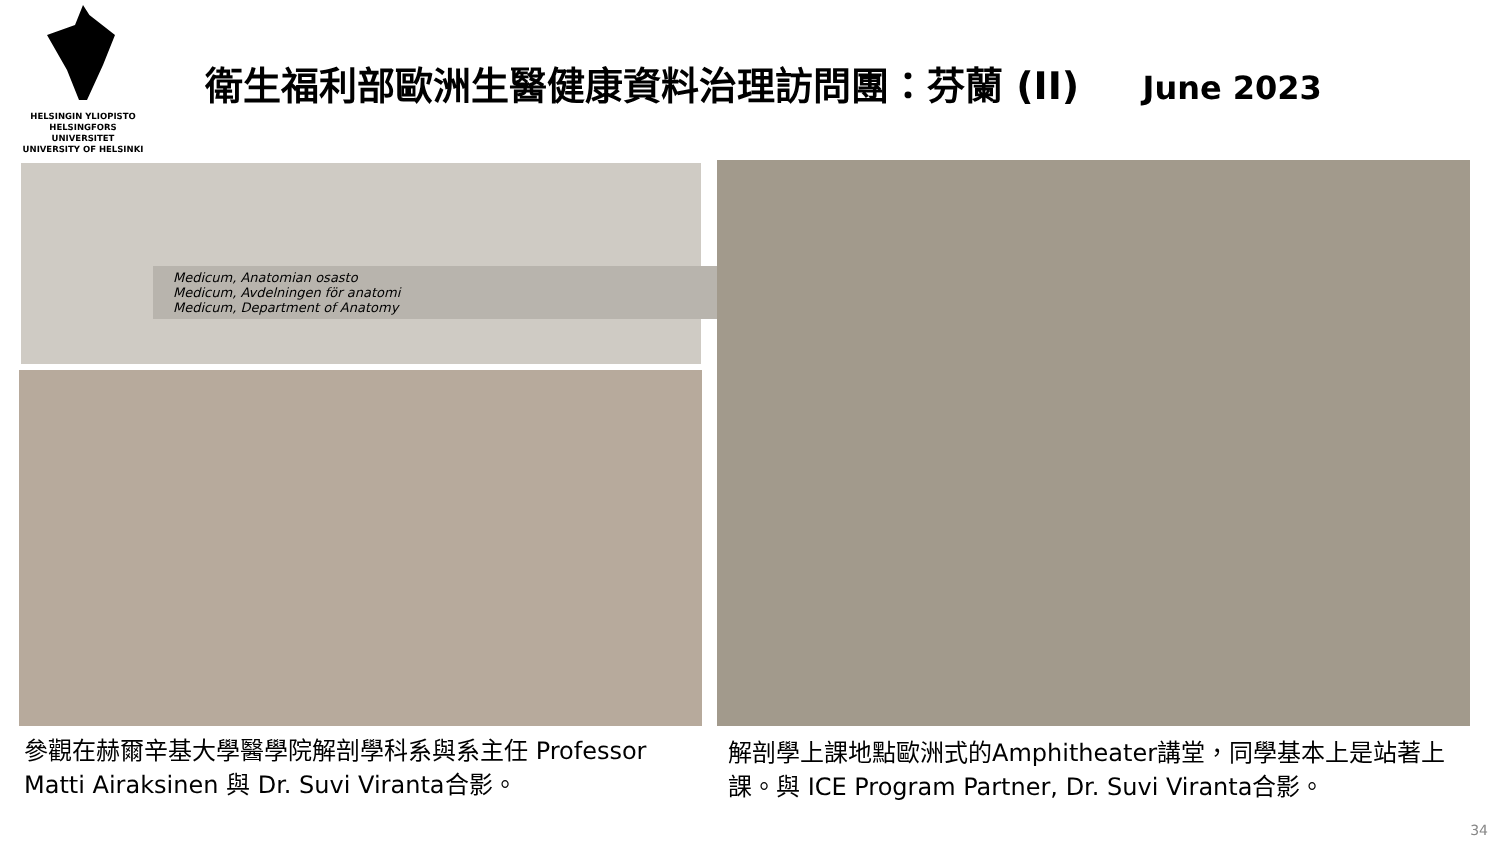HELSINGIN YLIOPISTO
HELSINGFORS UNIVERSITET
UNIVERSITY OF HELSINKI
衛生福利部歐洲生醫健康資料治理訪問團：芬蘭 (II) June 2023
Medicum, Anatomian osasto
Medicum, Avdelningen för anatomi
Medicum, Department of Anatomy
參觀在赫爾辛基大學醫學院解剖學科系與系主任 Professor Matti Airaksinen 與 Dr. Suvi Viranta合影。
解剖學上課地點歐洲式的Amphitheater講堂，同學基本上是站著上課。與 ICE Program Partner, Dr. Suvi Viranta合影。
34